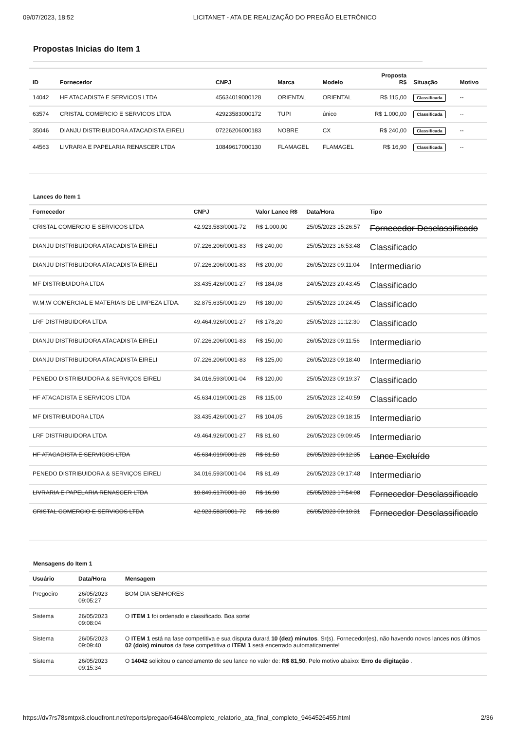09/07/2023, 18:52 LICITANET - ATA DE REALIZAÇÃO DO PREGÃO ELETRÔNICO
Propostas Inicias do Item 1
| ID | Fornecedor | CNPJ | Marca | Modelo | Proposta R$ | Situação | Motivo |
| --- | --- | --- | --- | --- | --- | --- | --- |
| 14042 | HF ATACADISTA E SERVICOS LTDA | 45634019000128 | ORIENTAL | ORIENTAL | R$ 115,00 | Classificada | -- |
| 63574 | CRISTAL COMERCIO E SERVICOS LTDA | 42923583000172 | TUPI | único | R$ 1.000,00 | Classificada | -- |
| 35046 | DIANJU DISTRIBUIDORA ATACADISTA EIRELI | 07226206000183 | NOBRE | CX | R$ 240,00 | Classificada | -- |
| 44563 | LIVRARIA E PAPELARIA RENASCER LTDA | 10849617000130 | FLAMAGEL | FLAMAGEL | R$ 16,90 | Classificada | -- |
Lances do Item 1
| Fornecedor | CNPJ | Valor Lance R$ | Data/Hora | Tipo |
| --- | --- | --- | --- | --- |
| CRISTAL COMERCIO E SERVICOS LTDA | 42.923.583/0001-72 | R$ 1.000,00 | 25/05/2023 15:26:57 | Fornecedor Desclassificado |
| DIANJU DISTRIBUIDORA ATACADISTA EIRELI | 07.226.206/0001-83 | R$ 240,00 | 25/05/2023 16:53:48 | Classificado |
| DIANJU DISTRIBUIDORA ATACADISTA EIRELI | 07.226.206/0001-83 | R$ 200,00 | 26/05/2023 09:11:04 | Intermediario |
| MF DISTRIBUIDORA LTDA | 33.435.426/0001-27 | R$ 184,08 | 24/05/2023 20:43:45 | Classificado |
| W.M.W COMERCIAL E MATERIAIS DE LIMPEZA LTDA. | 32.875.635/0001-29 | R$ 180,00 | 25/05/2023 10:24:45 | Classificado |
| LRF DISTRIBUIDORA LTDA | 49.464.926/0001-27 | R$ 178,20 | 25/05/2023 11:12:30 | Classificado |
| DIANJU DISTRIBUIDORA ATACADISTA EIRELI | 07.226.206/0001-83 | R$ 150,00 | 26/05/2023 09:11:56 | Intermediario |
| DIANJU DISTRIBUIDORA ATACADISTA EIRELI | 07.226.206/0001-83 | R$ 125,00 | 26/05/2023 09:18:40 | Intermediario |
| PENEDO DISTRIBUIDORA & SERVIÇOS EIRELI | 34.016.593/0001-04 | R$ 120,00 | 25/05/2023 09:19:37 | Classificado |
| HF ATACADISTA E SERVICOS LTDA | 45.634.019/0001-28 | R$ 115,00 | 25/05/2023 12:40:59 | Classificado |
| MF DISTRIBUIDORA LTDA | 33.435.426/0001-27 | R$ 104,05 | 26/05/2023 09:18:15 | Intermediario |
| LRF DISTRIBUIDORA LTDA | 49.464.926/0001-27 | R$ 81,60 | 26/05/2023 09:09:45 | Intermediario |
| HF ATACADISTA E SERVICOS LTDA | 45.634.019/0001-28 | R$ 81,50 | 26/05/2023 09:12:35 | Lance Excluído |
| PENEDO DISTRIBUIDORA & SERVIÇOS EIRELI | 34.016.593/0001-04 | R$ 81,49 | 26/05/2023 09:17:48 | Intermediario |
| LIVRARIA E PAPELARIA RENASCER LTDA | 10.849.617/0001-30 | R$ 16,90 | 25/05/2023 17:54:08 | Fornecedor Desclassificado |
| CRISTAL COMERCIO E SERVICOS LTDA | 42.923.583/0001-72 | R$ 16,80 | 26/05/2023 09:10:31 | Fornecedor Desclassificado |
Mensagens do Item 1
| Usuário | Data/Hora | Mensagem |
| --- | --- | --- |
| Pregoeiro | 26/05/2023 09:05:27 | BOM DIA SENHORES |
| Sistema | 26/05/2023 09:08:04 | O ITEM 1 foi ordenado e classificado. Boa sorte! |
| Sistema | 26/05/2023 09:09:40 | O ITEM 1 está na fase competitiva e sua disputa durará 10 (dez) minutos . Sr(s). Fornecedor(es), não havendo novos lances nos últimos 02 (dois) minutos da fase competitiva o ITEM 1 será encerrado automaticamente! |
| Sistema | 26/05/2023 09:15:34 | O 14042 solicitou o cancelamento de seu lance no valor de: R$ 81,50 . Pelo motivo abaixo: Erro de digitação . |
https://dv7rs78smtpx8.cloudfront.net/reports/pregao/64648/completo_relatorio_ata_final_completo_9464526455.html 2/36